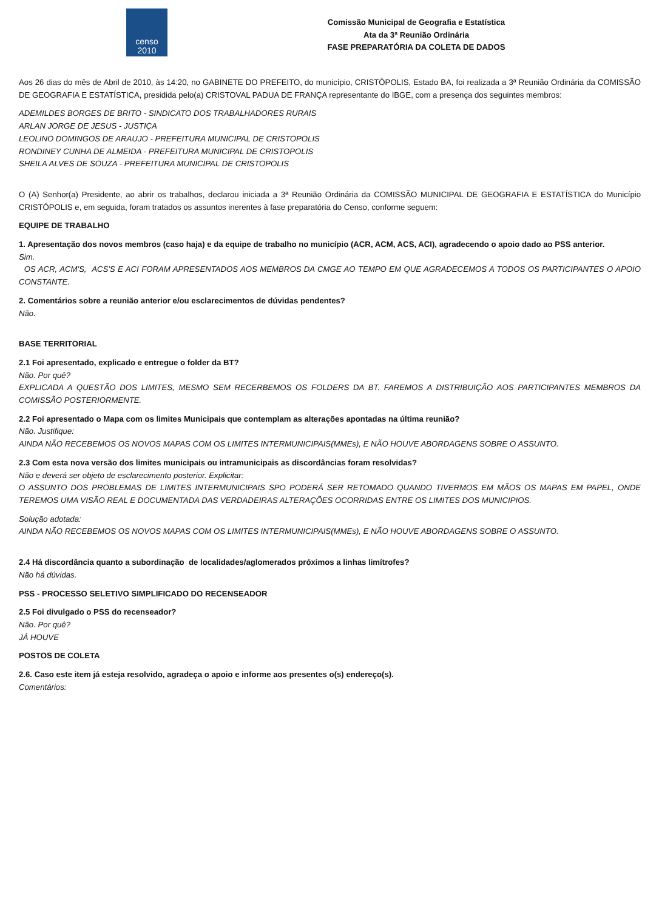censo
2010
Comissão Municipal de Geografia e Estatística
Ata da 3ª Reunião Ordinária
FASE PREPARATÓRIA DA COLETA DE DADOS
Aos 26 dias do mês de Abril de 2010, às 14:20, no GABINETE DO PREFEITO, do município, CRISTÓPOLIS, Estado BA, foi realizada a 3ª Reunião Ordinária da COMISSÃO DE GEOGRAFIA E ESTATÍSTICA, presidida pelo(a) CRISTOVAL PADUA DE FRANÇA representante do IBGE, com a presença dos seguintes membros:
ADEMILDES BORGES DE BRITO - SINDICATO DOS TRABALHADORES RURAIS
ARLAN JORGE DE JESUS - JUSTIÇA
LEOLINO DOMINGOS DE ARAUJO - PREFEITURA MUNICIPAL DE CRISTOPOLIS
RONDINEY CUNHA DE ALMEIDA - PREFEITURA MUNICIPAL DE CRISTOPOLIS
SHEILA ALVES DE SOUZA - PREFEITURA MUNICIPAL DE CRISTOPOLIS
O (A) Senhor(a) Presidente, ao abrir os trabalhos, declarou iniciada a 3ª Reunião Ordinária da COMISSÃO MUNICIPAL DE GEOGRAFIA E ESTATÍSTICA do Município CRISTÓPOLIS e, em seguida, foram tratados os assuntos inerentes à fase preparatória do Censo, conforme seguem:
EQUIPE DE TRABALHO
1. Apresentação dos novos membros (caso haja) e da equipe de trabalho no município (ACR, ACM, ACS, ACI), agradecendo o apoio dado ao PSS anterior.
Sim.
OS ACR, ACM'S, ACS'S E ACI FORAM APRESENTADOS AOS MEMBROS DA CMGE AO TEMPO EM QUE AGRADECEMOS A TODOS OS PARTICIPANTES O APOIO CONSTANTE.
2. Comentários sobre a reunião anterior e/ou esclarecimentos de dúvidas pendentes?
Não.
BASE TERRITORIAL
2.1 Foi apresentado, explicado e entregue o folder da BT?
Não. Por quê?
EXPLICADA A QUESTÃO DOS LIMITES, MESMO SEM RECERBEMOS OS FOLDERS DA BT. FAREMOS A DISTRIBUIÇÃO AOS PARTICIPANTES MEMBROS DA COMISSÃO POSTERIORMENTE.
2.2 Foi apresentado o Mapa com os limites Municipais que contemplam as alterações apontadas na última reunião?
Não. Justifique:
AINDA NÃO RECEBEMOS OS NOVOS MAPAS COM OS LIMITES INTERMUNICIPAIS(MMEs), E NÃO HOUVE ABORDAGENS SOBRE O ASSUNTO.
2.3 Com esta nova versão dos limites municipais ou intramunicipais as discordâncias foram resolvidas?
Não e deverá ser objeto de esclarecimento posterior. Explicitar:
O ASSUNTO DOS PROBLEMAS DE LIMITES INTERMUNICIPAIS SPO PODERÁ SER RETOMADO QUANDO TIVERMOS EM MÃOS OS MAPAS EM PAPEL, ONDE TEREMOS UMA VISÃO REAL E DOCUMENTADA DAS VERDADEIRAS ALTERAÇÕES OCORRIDAS ENTRE OS LIMITES DOS MUNICIPIOS.
Solução adotada:
AINDA NÃO RECEBEMOS OS NOVOS MAPAS COM OS LIMITES INTERMUNICIPAIS(MMEs), E NÃO HOUVE ABORDAGENS SOBRE O ASSUNTO.
2.4 Há discordância quanto a subordinação de localidades/aglomerados próximos a linhas limítrofes?
Não há dúvidas.
PSS - PROCESSO SELETIVO SIMPLIFICADO DO RECENSEADOR
2.5 Foi divulgado o PSS do recenseador?
Não. Por quê?
JÁ HOUVE
POSTOS DE COLETA
2.6. Caso este item já esteja resolvido, agradeça o apoio e informe aos presentes o(s) endereço(s).
Comentários: